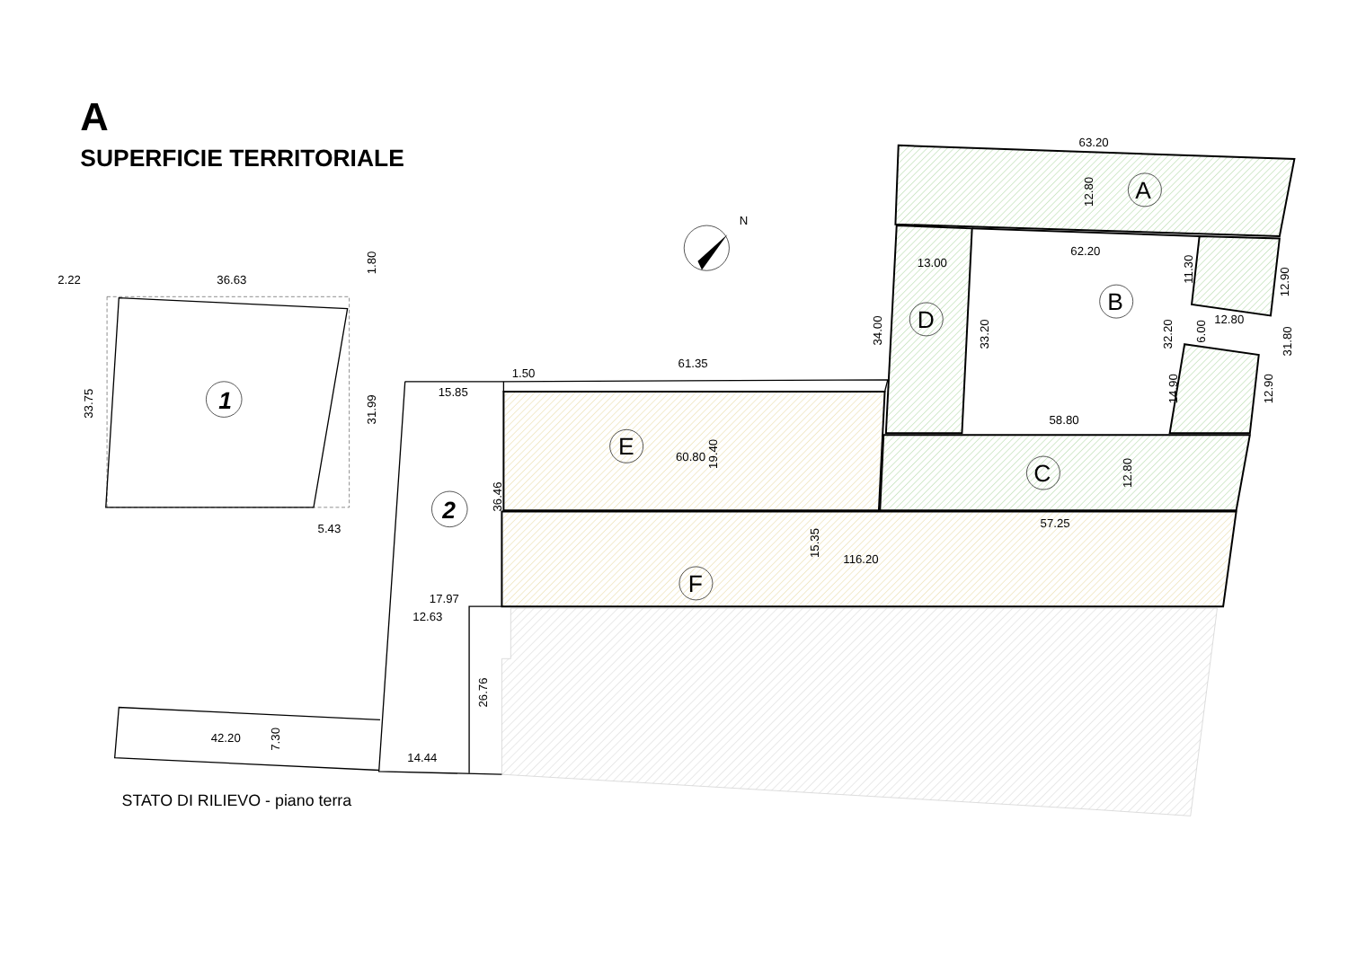A
SUPERFICIE TERRITORIALE
1
2
N
A
B
C
D
E
F
2.22
36.63
1.80
33.75
31.99
5.43
63.20
12.80
62.20
13.00
11.30
12.90
12.80
34.00
33.20
32.20
6.00
31.80
61.35
1.50
14.90
12.90
15.85
58.80
60.80
19.40
12.80
36.46
57.25
15.35
116.20
17.97
12.63
26.76
42.20
7.30
14.44
STATO DI RILIEVO - piano terra